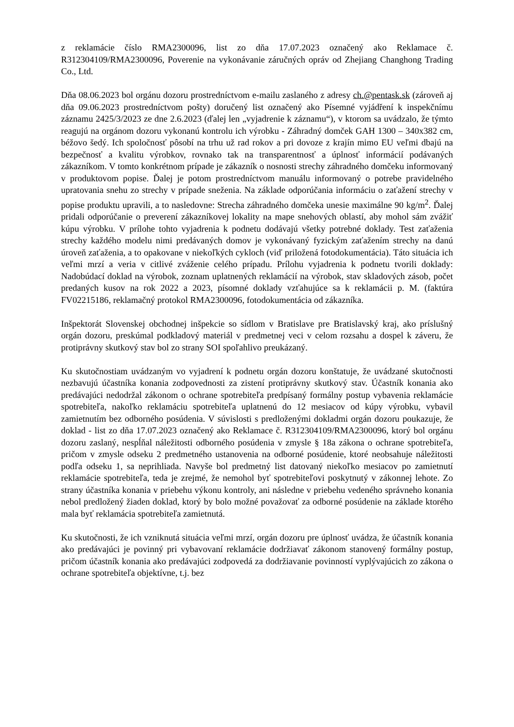z reklamácie číslo RMA2300096, list zo dňa 17.07.2023 označený ako Reklamace č. R312304109/RMA2300096, Poverenie na vykonávanie záručných opráv od Zhejiang Changhong Trading Co., Ltd.
Dňa 08.06.2023 bol orgánu dozoru prostredníctvom e-mailu zaslaného z adresy ch.@pentask.sk (zároveň aj dňa 09.06.2023 prostredníctvom pošty) doručený list označený ako Písemné vyjádření k inspekčnímu záznamu 2425/3/2023 ze dne 2.6.2023 (ďalej len „vyjadrenie k záznamu“), v ktorom sa uvádzalo, že týmto reagujú na orgánom dozoru vykonanú kontrolu ich výrobku - Záhradný domček GAH 1300 – 340x382 cm, béžovo šedý. Ich spoločnosť pôsobí na trhu už rad rokov a pri dovoze z krajín mimo EU veľmi dbajú na bezpečnosť a kvalitu výrobkov, rovnako tak na transparentnosť a úplnosť informácií podávaných zákazníkom. V tomto konkrétnom prípade je zákazník o nosnosti strechy záhradného domčeku informovaný v produktovom popise. Ďalej je potom prostredníctvom manuálu informovaný o potrebe pravidelného upratovania snehu zo strechy v prípade sneženia. Na základe odporúčania informáciu o zaťažení strechy v popise produktu upravili, a to nasledovne: Strecha záhradného domčeka unesie maximálne 90 kg/m<sup>2</sup>. Ďalej pridali odporúčanie o preverení zákazníkovej lokality na mape snehových oblastí, aby mohol sám zvážiť kúpu výrobku. V prílohe tohto vyjadrenia k podnetu dodávajú všetky potrebné doklady. Test zaťaženia strechy každého modelu nimi predávaných domov je vykonávaný fyzickým zaťažením strechy na danú úroveň zaťaženia, a to opakovane v niekoľkých cykloch (viď priložená fotodokumentácia). Táto situácia ich veľmi mrzí a veria v citlivé zváženie celého prípadu. Prílohu vyjadrenia k podnetu tvorili doklady: Nadobúdací doklad na výrobok, zoznam uplatnených reklamácií na výrobok, stav skladových zásob, počet predaných kusov na rok 2022 a 2023, písomné doklady vzťahujúce sa k reklamácii p. M. (faktúra FV02215186, reklamačný protokol RMA2300096, fotodokumentácia od zákazníka.
Inšpektorát Slovenskej obchodnej inšpekcie so sídlom v Bratislave pre Bratislavský kraj, ako príslušný orgán dozoru, preskúmal podkladový materiál v predmetnej veci v celom rozsahu a dospel k záveru, že protiprávny skutkový stav bol zo strany SOI spoľahlivo preukázaný.
Ku skutočnostiam uvádzaným vo vyjadrení k podnetu orgán dozoru konštatuje, že uvádzané skutočnosti nezbavujú účastníka konania zodpovednosti za zistení protiprávny skutkový stav. Účastník konania ako predávajúci nedodržal zákonom o ochrane spotrebiteľa predpísaný formálny postup vybavenia reklamácie spotrebiteľa, nakoľko reklamáciu spotrebiteľa uplatnenú do 12 mesiacov od kúpy výrobku, vybavil zamietnutím bez odborného posúdenia. V súvislosti s predloženými dokladmi orgán dozoru poukazuje, že doklad - list zo dňa 17.07.2023 označený ako Reklamace č. R312304109/RMA2300096, ktorý bol orgánu dozoru zaslaný, nespĺňal náležitosti odborného posúdenia v zmysle § 18a zákona o ochrane spotrebiteľa, pričom v zmysle odseku 2 predmetného ustanovenia na odborné posúdenie, ktoré neobsahuje náležitosti podľa odseku 1, sa neprihliada. Navyše bol predmetný list datovaný niekoľko mesiacov po zamietnutí reklamácie spotrebiteľa, teda je zrejmé, že nemohol byť spotrebiteľovi poskytnutý v zákonnej lehote. Zo strany účastníka konania v priebehu výkonu kontroly, ani následne v priebehu vedeného správneho konania nebol predložený žiaden doklad, ktorý by bolo možné považovať za odborné posúdenie na základe ktorého mala byť reklamácia spotrebiteľa zamietnutá.
Ku skutočnosti, že ich vzniknutá situácia veľmi mrzí, orgán dozoru pre úplnosť uvádza, že účastník konania ako predávajúci je povinný pri vybavovaní reklamácie dodržiavať zákonom stanovený formálny postup, pričom účastník konania ako predávajúci zodpovedá za dodržiavanie povinností vyplývajúcich zo zákona o ochrane spotrebiteľa objektívne, t.j. bez